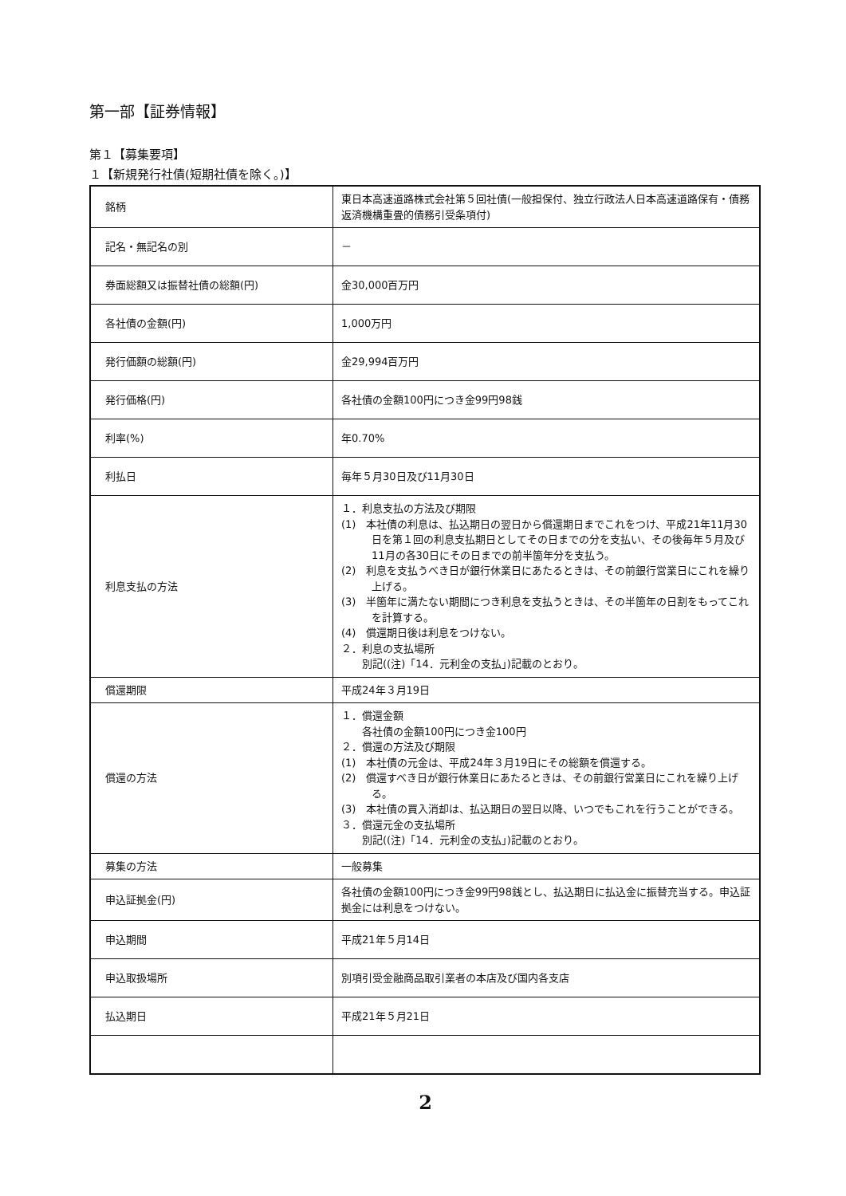第一部【証券情報】
第１【募集要項】
１【新規発行社債(短期社債を除く。)】
| 銘柄 | 東日本高速道路株式会社第５回社債(一般担保付、独立行政法人日本高速道路保有・債務返済機構重畳的債務引受条項付) |
| 記名・無記名の別 | － |
| 券面総額又は振替社債の総額(円) | 金30,000百万円 |
| 各社債の金額(円) | 1,000万円 |
| 発行価額の総額(円) | 金29,994百万円 |
| 発行価格(円) | 各社債の金額100円につき金99円98銭 |
| 利率(%) | 年0.70% |
| 利払日 | 毎年５月30日及び11月30日 |
| 利息支払の方法 | １．利息支払の方法及び期限 (1) 本社債の利息は、払込期日の翌日から償還期日までこれをつけ、平成21年11月30日を第１回の利息支払期日としてその日までの分を支払い、その後毎年５月及び11月の各30日にその日までの前半箇年分を支払う。 (2) 利息を支払うべき日が銀行休業日にあたるときは、その前銀行営業日にこれを繰り上げる。 (3) 半箇年に満たない期間につき利息を支払うときは、その半箇年の日割をもってこれを計算する。 (4) 償還期日後は利息をつけない。 ２．利息の支払場所 別記((注)「14．元利金の支払」)記載のとおり。 |
| 償還期限 | 平成24年３月19日 |
| 償還の方法 | １．償還金額 各社債の金額100円につき金100円 ２．償還の方法及び期限 (1) 本社債の元金は、平成24年３月19日にその総額を償還する。 (2) 償還すべき日が銀行休業日にあたるときは、その前銀行営業日にこれを繰り上げる。 (3) 本社債の買入消却は、払込期日の翌日以降、いつでもこれを行うことができる。 ３．償還元金の支払場所 別記((注)「14．元利金の支払」)記載のとおり。 |
| 募集の方法 | 一般募集 |
| 申込証拠金(円) | 各社債の金額100円につき金99円98銭とし、払込期日に払込金に振替充当する。申込証拠金には利息をつけない。 |
| 申込期間 | 平成21年５月14日 |
| 申込取扱場所 | 別項引受金融商品取引業者の本店及び国内各支店 |
| 払込期日 | 平成21年５月21日 |
2